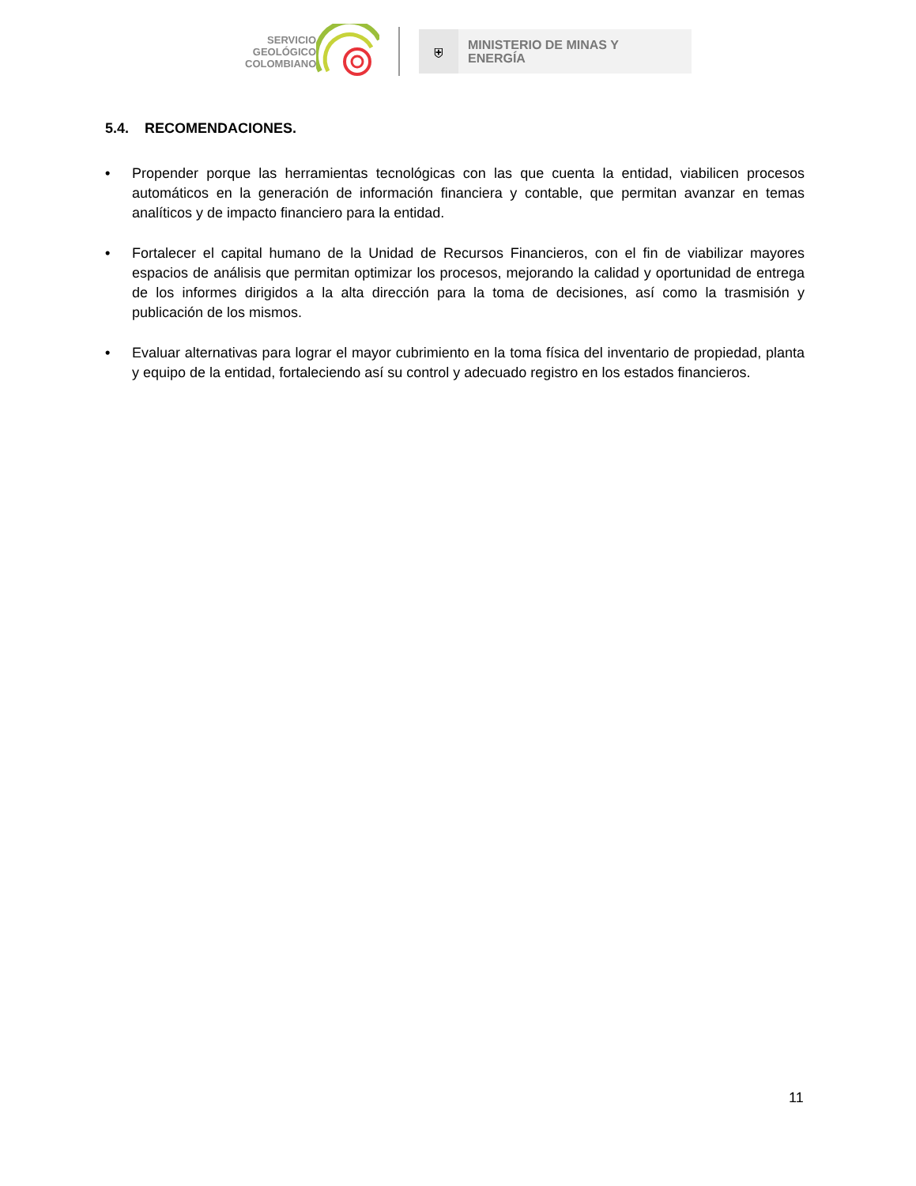SERVICIO
GEOLÓGICO
COLOMBIANO
⛨
MINISTERIO DE MINAS Y
ENERGÍA
5.4. RECOMENDACIONES.
• Propender porque las herramientas tecnológicas con las que cuenta la entidad, viabilicen procesos automáticos en la generación de información financiera y contable, que permitan avanzar en temas analíticos y de impacto financiero para la entidad.
• Fortalecer el capital humano de la Unidad de Recursos Financieros, con el fin de viabilizar mayores espacios de análisis que permitan optimizar los procesos, mejorando la calidad y oportunidad de entrega de los informes dirigidos a la alta dirección para la toma de decisiones, así como la trasmisión y publicación de los mismos.
• Evaluar alternativas para lograr el mayor cubrimiento en la toma física del inventario de propiedad, planta y equipo de la entidad, fortaleciendo así su control y adecuado registro en los estados financieros.
11